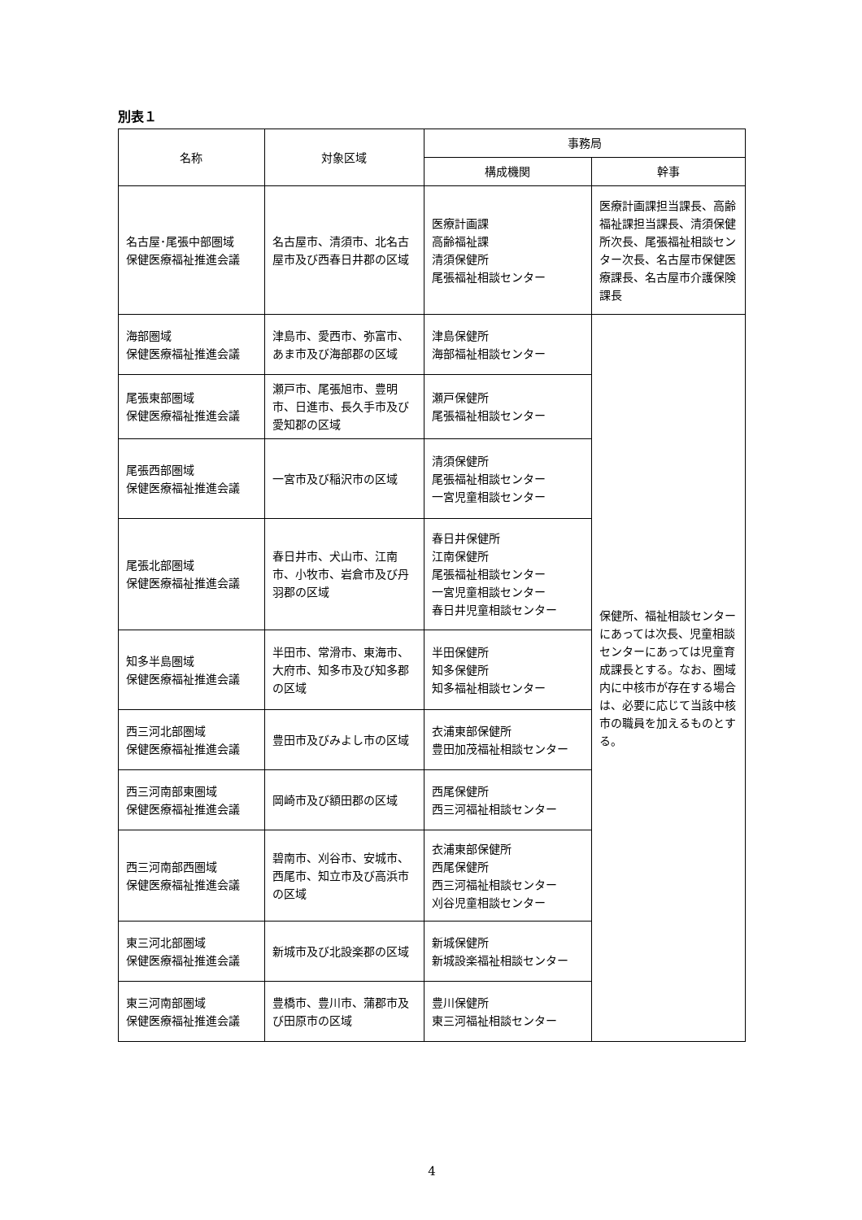別表１
| 名称 | 対象区域 | 事務局 | |
| --- | --- | --- | --- |
| | | 構成機関 | 幹事 |
| 名古屋･尾張中部圏域 保健医療福祉推進会議 | 名古屋市、清須市、北名古屋市及び西春日井郡の区域 | 医療計画課 高齢福祉課 清須保健所 尾張福祉相談センター | 医療計画課担当課長、高齢福祉課担当課長、清須保健所次長、尾張福祉相談センター次長、名古屋市保健医療課長、名古屋市介護保険課長 |
| 海部圏域 保健医療福祉推進会議 | 津島市、愛西市、弥富市、あま市及び海部郡の区域 | 津島保健所 海部福祉相談センター | 保健所、福祉相談センターにあっては次長、児童相談センターにあっては児童育成課長とする。なお、圏域内に中核市が存在する場合は、必要に応じて当該中核市の職員を加えるものとする。 |
| 尾張東部圏域 保健医療福祉推進会議 | 瀬戸市、尾張旭市、豊明市、日進市、長久手市及び愛知郡の区域 | 瀬戸保健所 尾張福祉相談センター | |
| 尾張西部圏域 保健医療福祉推進会議 | 一宮市及び稲沢市の区域 | 清須保健所 尾張福祉相談センター 一宮児童相談センター | |
| 尾張北部圏域 保健医療福祉推進会議 | 春日井市、犬山市、江南市、小牧市、岩倉市及び丹羽郡の区域 | 春日井保健所 江南保健所 尾張福祉相談センター 一宮児童相談センター 春日井児童相談センター | |
| 知多半島圏域 保健医療福祉推進会議 | 半田市、常滑市、東海市、大府市、知多市及び知多郡の区域 | 半田保健所 知多保健所 知多福祉相談センター | |
| 西三河北部圏域 保健医療福祉推進会議 | 豊田市及びみよし市の区域 | 衣浦東部保健所 豊田加茂福祉相談センター | |
| 西三河南部東圏域 保健医療福祉推進会議 | 岡崎市及び額田郡の区域 | 西尾保健所 西三河福祉相談センター | |
| 西三河南部西圏域 保健医療福祉推進会議 | 碧南市、刈谷市、安城市、西尾市、知立市及び高浜市の区域 | 衣浦東部保健所 西尾保健所 西三河福祉相談センター 刈谷児童相談センター | |
| 東三河北部圏域 保健医療福祉推進会議 | 新城市及び北設楽郡の区域 | 新城保健所 新城設楽福祉相談センター | |
| 東三河南部圏域 保健医療福祉推進会議 | 豊橋市、豊川市、蒲郡市及び田原市の区域 | 豊川保健所 東三河福祉相談センター | |
4